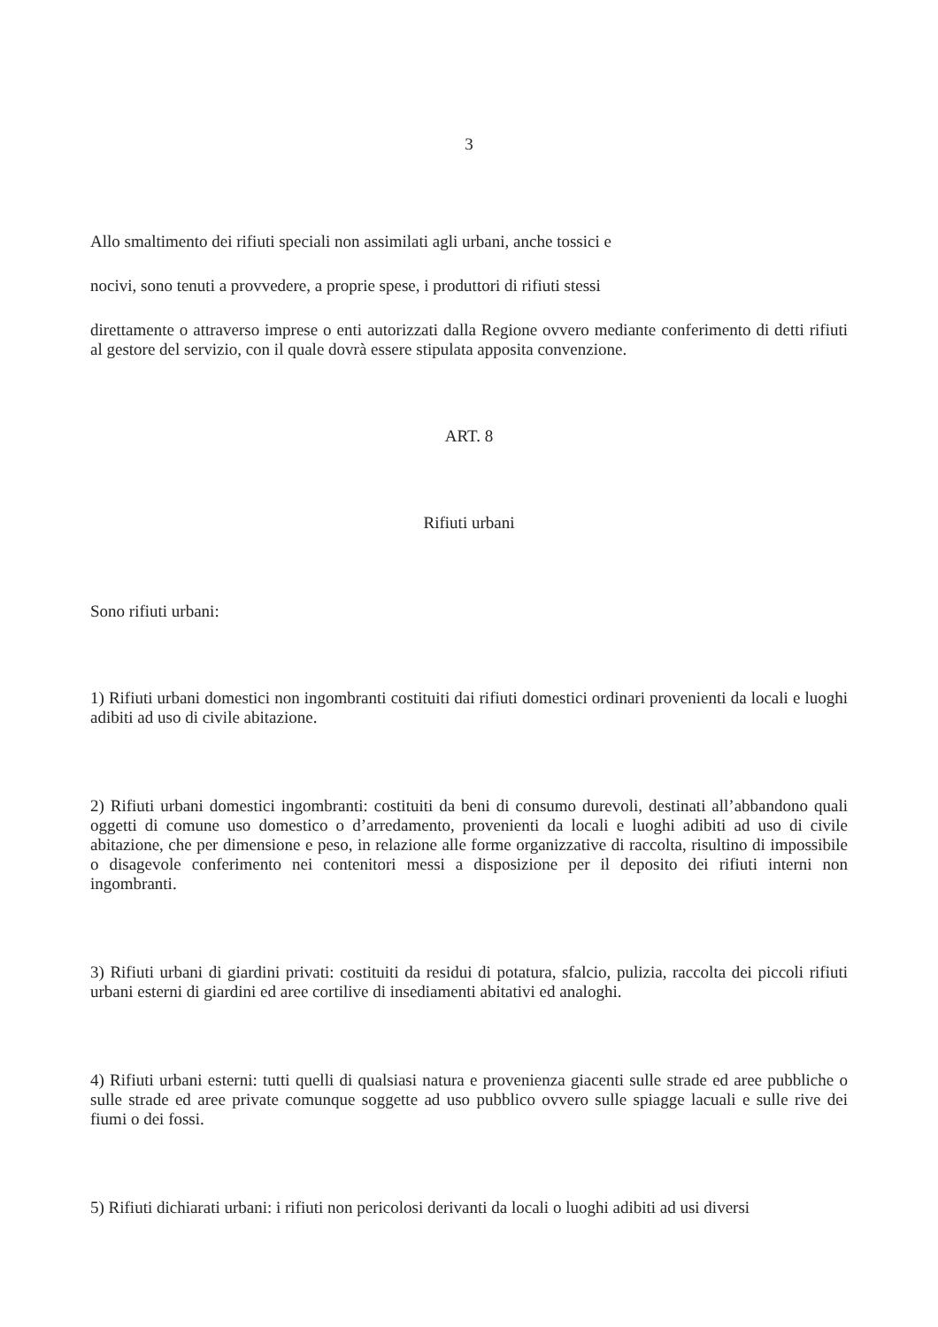3
Allo smaltimento dei rifiuti speciali non assimilati agli urbani, anche tossici e
nocivi, sono tenuti a provvedere, a proprie spese, i produttori di rifiuti stessi
direttamente o attraverso imprese o enti autorizzati dalla Regione ovvero mediante conferimento di detti rifiuti al gestore del servizio, con il quale dovrà essere stipulata apposita convenzione.
ART. 8
Rifiuti urbani
Sono rifiuti urbani:
1) Rifiuti urbani domestici non ingombranti costituiti dai rifiuti domestici ordinari provenienti da locali e luoghi adibiti ad uso di civile abitazione.
2) Rifiuti urbani domestici ingombranti: costituiti da beni di consumo durevoli, destinati all’abbandono quali oggetti di comune uso domestico o d’arredamento, provenienti da locali e luoghi adibiti ad uso di civile abitazione, che per dimensione e peso, in relazione alle forme organizzative di raccolta, risultino di impossibile o disagevole conferimento nei contenitori messi a disposizione per il deposito dei rifiuti interni non ingombranti.
3) Rifiuti urbani di giardini privati: costituiti da residui di potatura, sfalcio, pulizia, raccolta dei piccoli rifiuti urbani esterni di giardini ed aree cortilive di insediamenti abitativi ed analoghi.
4) Rifiuti urbani esterni: tutti quelli di qualsiasi natura e provenienza giacenti sulle strade ed aree pubbliche o sulle strade ed aree private comunque soggette ad uso pubblico ovvero sulle spiagge lacuali e sulle rive dei fiumi o dei fossi.
5) Rifiuti dichiarati urbani: i rifiuti non pericolosi derivanti da locali o luoghi adibiti ad usi diversi